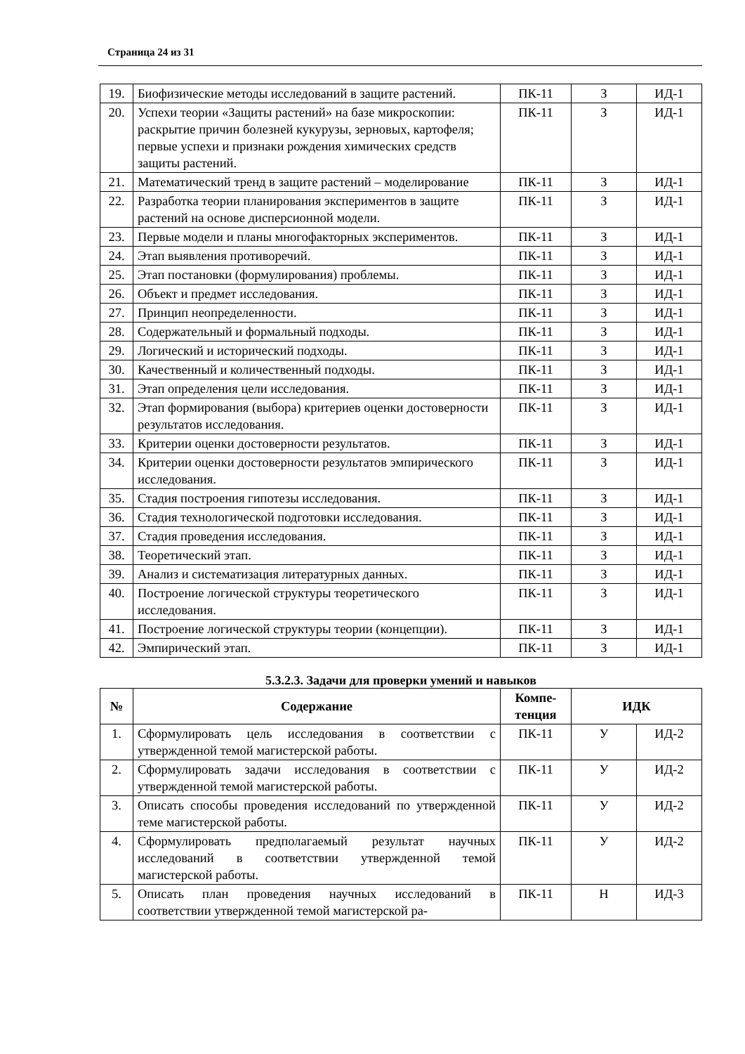Страница 24 из 31
| 19. | Биофизические методы исследований в защите растений. | ПК-11 | З | ИД-1 |
| 20. | Успехи теории «Защиты растений» на базе микроскопии: раскрытие причин болезней кукурузы, зерновых, картофеля; первые успехи и признаки рождения химических средств защиты растений. | ПК-11 | З | ИД-1 |
| 21. | Математический тренд в защите растений – моделирование | ПК-11 | З | ИД-1 |
| 22. | Разработка теории планирования экспериментов в защите растений на основе дисперсионной модели. | ПК-11 | З | ИД-1 |
| 23. | Первые модели и планы многофакторных экспериментов. | ПК-11 | З | ИД-1 |
| 24. | Этап выявления противоречий. | ПК-11 | З | ИД-1 |
| 25. | Этап постановки (формулирования) проблемы. | ПК-11 | З | ИД-1 |
| 26. | Объект и предмет исследования. | ПК-11 | З | ИД-1 |
| 27. | Принцип неопределенности. | ПК-11 | З | ИД-1 |
| 28. | Содержательный и формальный подходы. | ПК-11 | З | ИД-1 |
| 29. | Логический и исторический подходы. | ПК-11 | З | ИД-1 |
| 30. | Качественный и количественный подходы. | ПК-11 | З | ИД-1 |
| 31. | Этап определения цели исследования. | ПК-11 | З | ИД-1 |
| 32. | Этап формирования (выбора) критериев оценки достоверности результатов исследования. | ПК-11 | З | ИД-1 |
| 33. | Критерии оценки достоверности результатов. | ПК-11 | З | ИД-1 |
| 34. | Критерии оценки достоверности результатов эмпирического исследования. | ПК-11 | З | ИД-1 |
| 35. | Стадия построения гипотезы исследования. | ПК-11 | З | ИД-1 |
| 36. | Стадия технологической подготовки исследования. | ПК-11 | З | ИД-1 |
| 37. | Стадия проведения исследования. | ПК-11 | З | ИД-1 |
| 38. | Теоретический этап. | ПК-11 | З | ИД-1 |
| 39. | Анализ и систематизация литературных данных. | ПК-11 | З | ИД-1 |
| 40. | Построение логической структуры теоретического исследования. | ПК-11 | З | ИД-1 |
| 41. | Построение логической структуры теории (концепции). | ПК-11 | З | ИД-1 |
| 42. | Эмпирический этап. | ПК-11 | З | ИД-1 |
5.3.2.3. Задачи для проверки умений и навыков
| № | Содержание | Компе- тенция | ИДК | |
| --- | --- | --- | --- | --- |
| 1. | Сформулировать цель исследования в соответствии с утвержденной темой магистерской работы. | ПК-11 | У | ИД-2 |
| 2. | Сформулировать задачи исследования в соответствии с утвержденной темой магистерской работы. | ПК-11 | У | ИД-2 |
| 3. | Описать способы проведения исследований по утвержденной теме магистерской работы. | ПК-11 | У | ИД-2 |
| 4. | Сформулировать предполагаемый результат научных исследований в соответствии утвержденной темой магистерской работы. | ПК-11 | У | ИД-2 |
| 5. | Описать план проведения научных исследований в соответствии утвержденной темой магистерской ра- | ПК-11 | Н | ИД-3 |